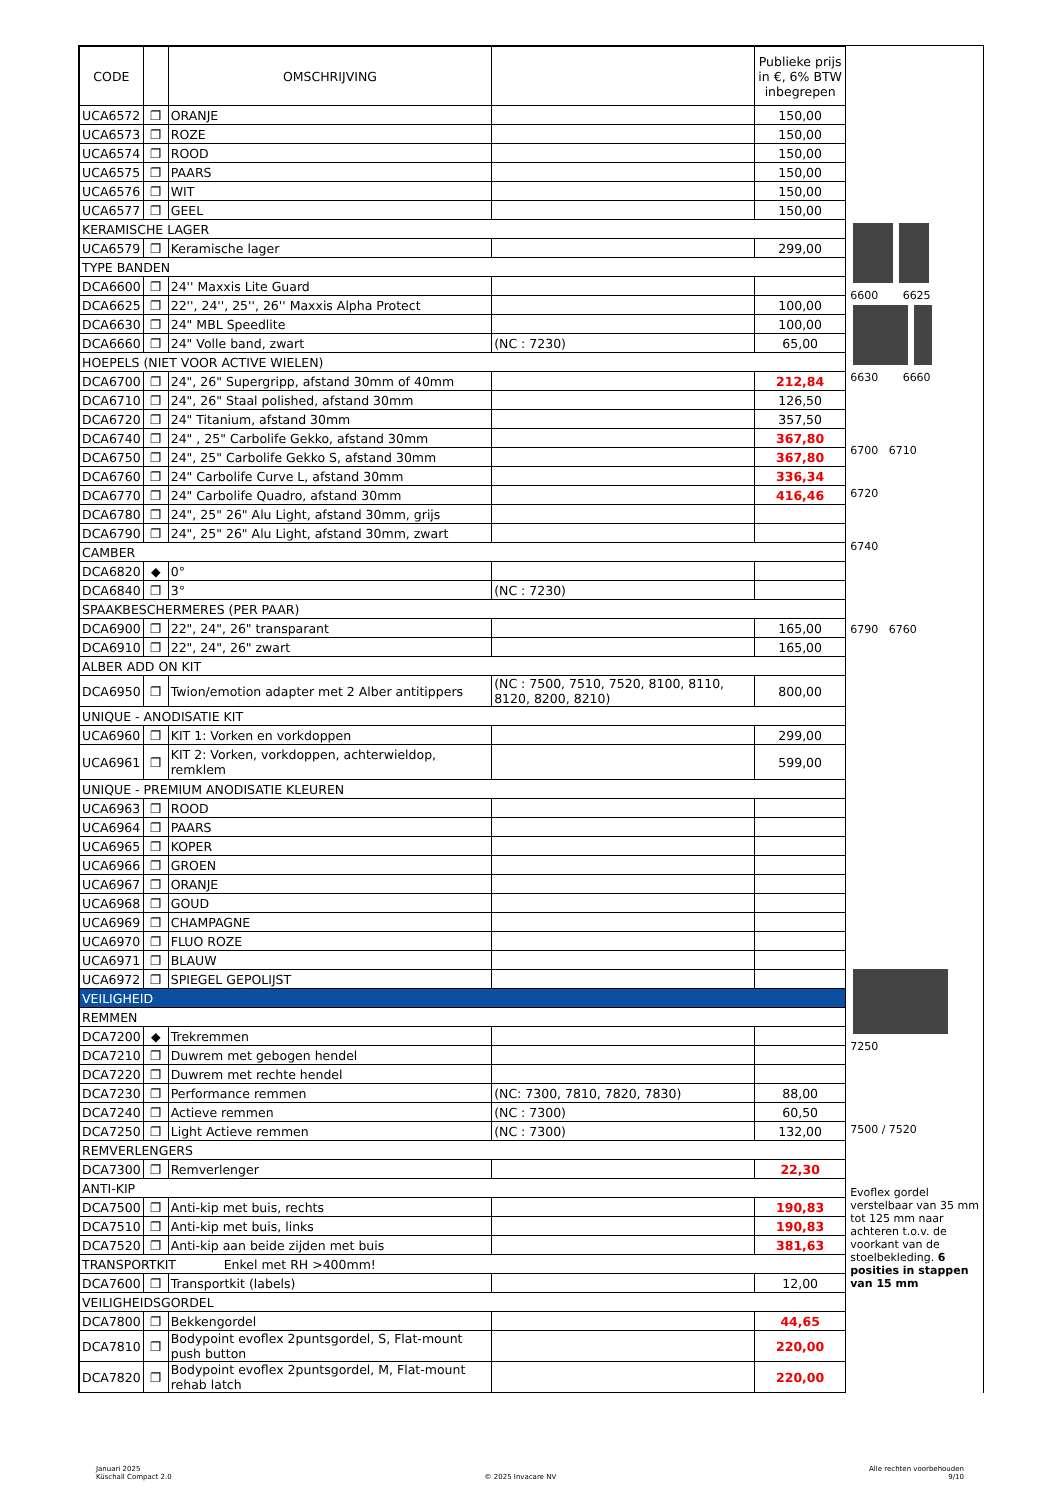| CODE | | OMSCHRIJVING | | Publieke prijs in €, 6% BTW inbegrepen |
| --- | --- | --- | --- | --- |
| UCA6572 | ❐ | ORANJE | | 150,00 |
| UCA6573 | ❐ | ROZE | | 150,00 |
| UCA6574 | ❐ | ROOD | | 150,00 |
| UCA6575 | ❐ | PAARS | | 150,00 |
| UCA6576 | ❐ | WIT | | 150,00 |
| UCA6577 | ❐ | GEEL | | 150,00 |
| KERAMISCHE LAGER | | | | |
| UCA6579 | ❐ | Keramische lager | | 299,00 |
| TYPE BANDEN | | | | |
| DCA6600 | ❐ | 24'' Maxxis Lite Guard | | |
| DCA6625 | ❐ | 22'', 24'', 25'', 26'' Maxxis Alpha Protect | | 100,00 |
| DCA6630 | ❐ | 24" MBL Speedlite | | 100,00 |
| DCA6660 | ❐ | 24" Volle band, zwart | (NC : 7230) | 65,00 |
| HOEPELS (NIET VOOR ACTIVE WIELEN) | | | | |
| DCA6700 | ❐ | 24", 26" Supergripp, afstand 30mm of 40mm | | 212,84 |
| DCA6710 | ❐ | 24", 26" Staal polished, afstand 30mm | | 126,50 |
| DCA6720 | ❐ | 24" Titanium, afstand 30mm | | 357,50 |
| DCA6740 | ❐ | 24" , 25" Carbolife Gekko, afstand 30mm | | 367,80 |
| DCA6750 | ❐ | 24", 25" Carbolife Gekko S, afstand 30mm | | 367,80 |
| DCA6760 | ❐ | 24" Carbolife Curve L, afstand 30mm | | 336,34 |
| DCA6770 | ❐ | 24" Carbolife Quadro, afstand 30mm | | 416,46 |
| DCA6780 | ❐ | 24", 25" 26" Alu Light, afstand 30mm, grijs | | |
| DCA6790 | ❐ | 24", 25" 26" Alu Light, afstand 30mm, zwart | | |
| CAMBER | | | | |
| DCA6820 | ◆ | 0° | | |
| DCA6840 | ❐ | 3° | (NC : 7230) | |
| SPAAKBESCHERMERES (PER PAAR) | | | | |
| DCA6900 | ❐ | 22", 24", 26" transparant | | 165,00 |
| DCA6910 | ❐ | 22", 24", 26" zwart | | 165,00 |
| ALBER ADD ON KIT | | | | |
| DCA6950 | ❐ | Twion/emotion adapter met 2 Alber antitippers | (NC : 7500, 7510, 7520, 8100, 8110, 8120, 8200, 8210) | 800,00 |
| UNIQUE - ANODISATIE KIT | | | | |
| UCA6960 | ❐ | KIT 1: Vorken en vorkdoppen | | 299,00 |
| UCA6961 | ❐ | KIT 2: Vorken, vorkdoppen, achterwieldop, remklem | | 599,00 |
| UNIQUE - PREMIUM ANODISATIE KLEUREN | | | | |
| UCA6963 | ❐ | ROOD | | |
| UCA6964 | ❐ | PAARS | | |
| UCA6965 | ❐ | KOPER | | |
| UCA6966 | ❐ | GROEN | | |
| UCA6967 | ❐ | ORANJE | | |
| UCA6968 | ❐ | GOUD | | |
| UCA6969 | ❐ | CHAMPAGNE | | |
| UCA6970 | ❐ | FLUO ROZE | | |
| UCA6971 | ❐ | BLAUW | | |
| UCA6972 | ❐ | SPIEGEL GEPOLIJST | | |
| VEILIGHEID | | | | |
| REMMEN | | | | |
| DCA7200 | ◆ | Trekremmen | | |
| DCA7210 | ❐ | Duwrem met gebogen hendel | | |
| DCA7220 | ❐ | Duwrem met rechte hendel | | |
| DCA7230 | ❐ | Performance remmen | (NC: 7300, 7810, 7820, 7830) | 88,00 |
| DCA7240 | ❐ | Actieve remmen | (NC : 7300) | 60,50 |
| DCA7250 | ❐ | Light Actieve remmen | (NC : 7300) | 132,00 |
| REMVERLENGERS | | | | |
| DCA7300 | ❐ | Remverlenger | | 22,30 |
| ANTI-KIP | | | | |
| DCA7500 | ❐ | Anti-kip met buis, rechts | | 190,83 |
| DCA7510 | ❐ | Anti-kip met buis, links | | 190,83 |
| DCA7520 | ❐ | Anti-kip aan beide zijden met buis | | 381,63 |
| TRANSPORTKIT Enkel met RH >400mm! | | | | |
| DCA7600 | ❐ | Transportkit (labels) | | 12,00 |
| VEILIGHEIDSGORDEL | | | | |
| DCA7800 | ❐ | Bekkengordel | | 44,65 |
| DCA7810 | ❐ | Bodypoint evoflex 2puntsgordel, S, Flat-mount push button | | 220,00 |
| DCA7820 | ❐ | Bodypoint evoflex 2puntsgordel, M, Flat-mount rehab latch | | 220,00 |
6600 6625
6630 6660
6700 6710
6720
6740
6790 6760
7250
7500 / 7520
Evoflex gordel verstelbaar van 35 mm tot 125 mm naar achteren t.o.v. de voorkant van de stoelbekleding. 6 posities in stappen van 15 mm
Januari 2025
Küschall Compact 2.0
© 2025 Invacare NV Alle rechten voorbehouden
9/10